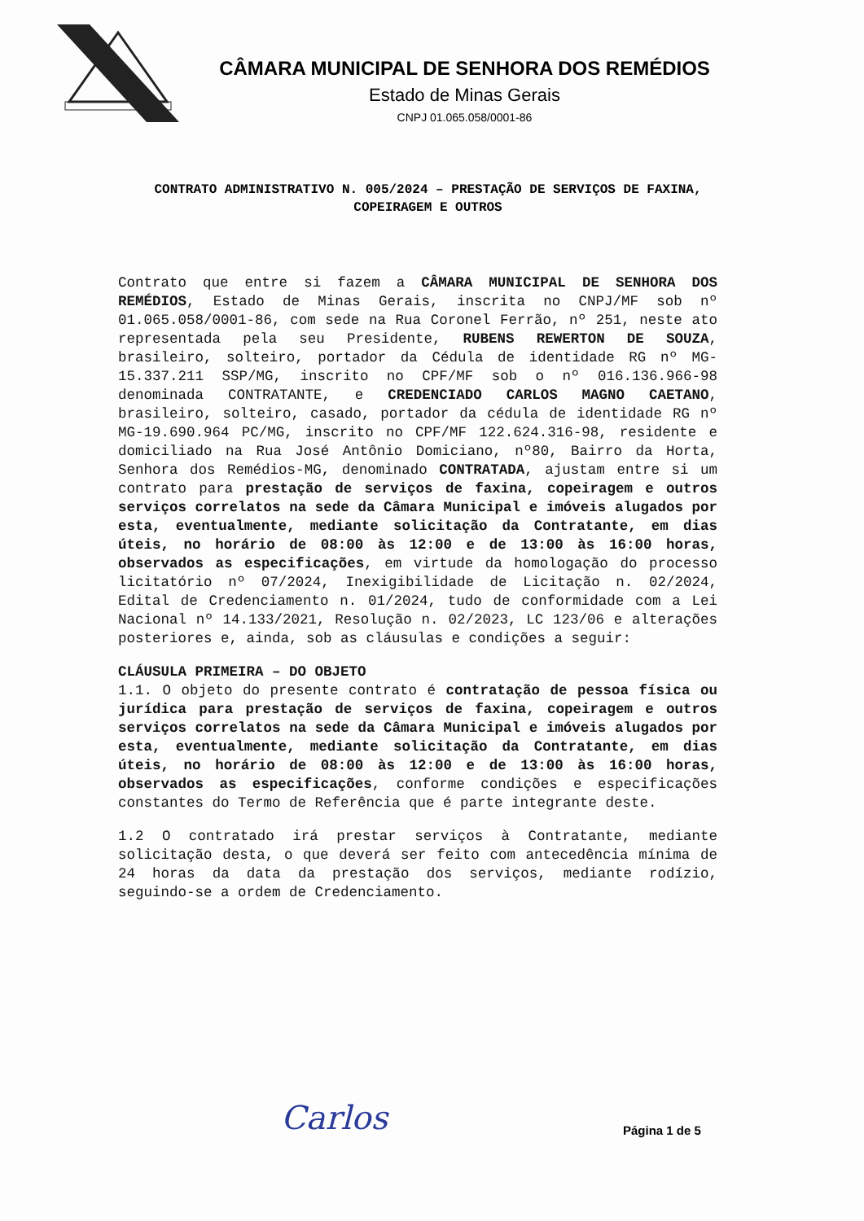CÂMARA MUNICIPAL DE SENHORA DOS REMÉDIOS
Estado de Minas Gerais
CNPJ 01.065.058/0001-86
CONTRATO ADMINISTRATIVO N. 005/2024 – PRESTAÇÃO DE SERVIÇOS DE FAXINA, COPEIRAGEM E OUTROS
Contrato que entre si fazem a CÂMARA MUNICIPAL DE SENHORA DOS REMÉDIOS, Estado de Minas Gerais, inscrita no CNPJ/MF sob nº 01.065.058/0001-86, com sede na Rua Coronel Ferrão, nº 251, neste ato representada pela seu Presidente, RUBENS REWERTON DE SOUZA, brasileiro, solteiro, portador da Cédula de identidade RG nº MG-15.337.211 SSP/MG, inscrito no CPF/MF sob o nº 016.136.966-98 denominada CONTRATANTE, e CREDENCIADO CARLOS MAGNO CAETANO, brasileiro, solteiro, casado, portador da cédula de identidade RG nº MG-19.690.964 PC/MG, inscrito no CPF/MF 122.624.316-98, residente e domiciliado na Rua José Antônio Domiciano, nº80, Bairro da Horta, Senhora dos Remédios-MG, denominado CONTRATADA, ajustam entre si um contrato para prestação de serviços de faxina, copeiragem e outros serviços correlatos na sede da Câmara Municipal e imóveis alugados por esta, eventualmente, mediante solicitação da Contratante, em dias úteis, no horário de 08:00 às 12:00 e de 13:00 às 16:00 horas, observados as especificações, em virtude da homologação do processo licitatório nº 07/2024, Inexigibilidade de Licitação n. 02/2024, Edital de Credenciamento n. 01/2024, tudo de conformidade com a Lei Nacional nº 14.133/2021, Resolução n. 02/2023, LC 123/06 e alterações posteriores e, ainda, sob as cláusulas e condições a seguir:
CLÁUSULA PRIMEIRA – DO OBJETO
1.1. O objeto do presente contrato é contratação de pessoa física ou jurídica para prestação de serviços de faxina, copeiragem e outros serviços correlatos na sede da Câmara Municipal e imóveis alugados por esta, eventualmente, mediante solicitação da Contratante, em dias úteis, no horário de 08:00 às 12:00 e de 13:00 às 16:00 horas, observados as especificações, conforme condições e especificações constantes do Termo de Referência que é parte integrante deste.
1.2 O contratado irá prestar serviços à Contratante, mediante solicitação desta, o que deverá ser feito com antecedência mínima de 24 horas da data da prestação dos serviços, mediante rodízio, seguindo-se a ordem de Credenciamento.
Carlos Página 1 de 5